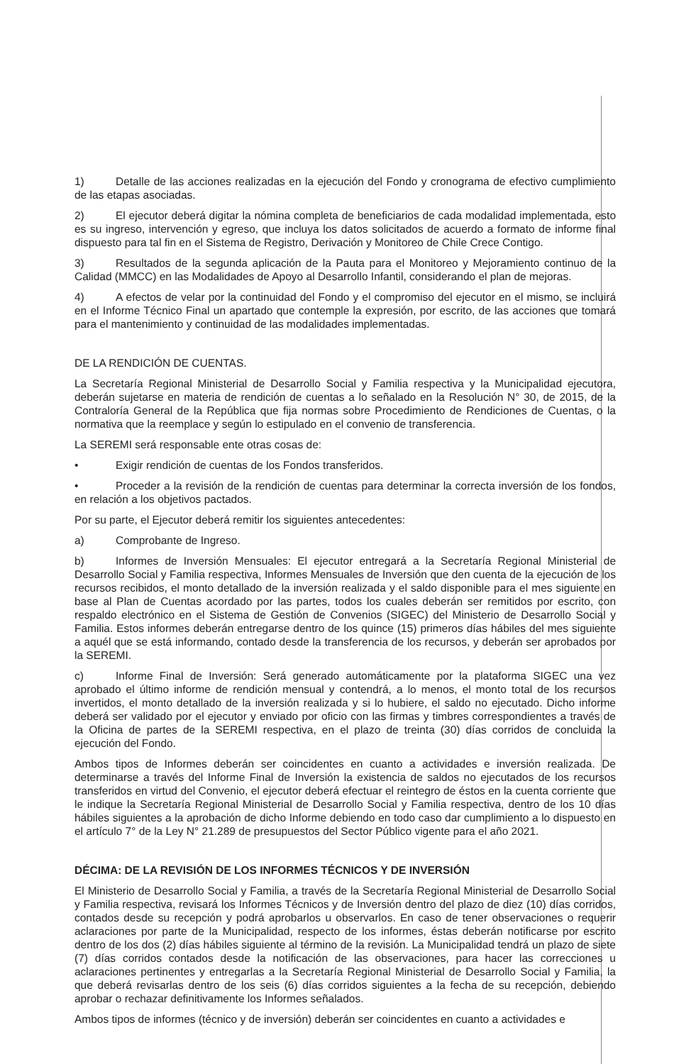1) Detalle de las acciones realizadas en la ejecución del Fondo y cronograma de efectivo cumplimiento de las etapas asociadas.
2) El ejecutor deberá digitar la nómina completa de beneficiarios de cada modalidad implementada, esto es su ingreso, intervención y egreso, que incluya los datos solicitados de acuerdo a formato de informe final dispuesto para tal fin en el Sistema de Registro, Derivación y Monitoreo de Chile Crece Contigo.
3) Resultados de la segunda aplicación de la Pauta para el Monitoreo y Mejoramiento continuo de la Calidad (MMCC) en las Modalidades de Apoyo al Desarrollo Infantil, considerando el plan de mejoras.
4) A efectos de velar por la continuidad del Fondo y el compromiso del ejecutor en el mismo, se incluirá en el Informe Técnico Final un apartado que contemple la expresión, por escrito, de las acciones que tomará para el mantenimiento y continuidad de las modalidades implementadas.
DE LA RENDICIÓN DE CUENTAS.
La Secretaría Regional Ministerial de Desarrollo Social y Familia respectiva y la Municipalidad ejecutora, deberán sujetarse en materia de rendición de cuentas a lo señalado en la Resolución N° 30, de 2015, de la Contraloría General de la República que fija normas sobre Procedimiento de Rendiciones de Cuentas, o la normativa que la reemplace y según lo estipulado en el convenio de transferencia.
La SEREMI será responsable ente otras cosas de:
• Exigir rendición de cuentas de los Fondos transferidos.
• Proceder a la revisión de la rendición de cuentas para determinar la correcta inversión de los fondos, en relación a los objetivos pactados.
Por su parte, el Ejecutor deberá remitir los siguientes antecedentes:
a) Comprobante de Ingreso.
b) Informes de Inversión Mensuales: El ejecutor entregará a la Secretaría Regional Ministerial de Desarrollo Social y Familia respectiva, Informes Mensuales de Inversión que den cuenta de la ejecución de los recursos recibidos, el monto detallado de la inversión realizada y el saldo disponible para el mes siguiente en base al Plan de Cuentas acordado por las partes, todos los cuales deberán ser remitidos por escrito, con respaldo electrónico en el Sistema de Gestión de Convenios (SIGEC) del Ministerio de Desarrollo Social y Familia. Estos informes deberán entregarse dentro de los quince (15) primeros días hábiles del mes siguiente a aquél que se está informando, contado desde la transferencia de los recursos, y deberán ser aprobados por la SEREMI.
c) Informe Final de Inversión: Será generado automáticamente por la plataforma SIGEC una vez aprobado el último informe de rendición mensual y contendrá, a lo menos, el monto total de los recursos invertidos, el monto detallado de la inversión realizada y si lo hubiere, el saldo no ejecutado. Dicho informe deberá ser validado por el ejecutor y enviado por oficio con las firmas y timbres correspondientes a través de la Oficina de partes de la SEREMI respectiva, en el plazo de treinta (30) días corridos de concluida la ejecución del Fondo.
Ambos tipos de Informes deberán ser coincidentes en cuanto a actividades e inversión realizada. De determinarse a través del Informe Final de Inversión la existencia de saldos no ejecutados de los recursos transferidos en virtud del Convenio, el ejecutor deberá efectuar el reintegro de éstos en la cuenta corriente que le indique la Secretaría Regional Ministerial de Desarrollo Social y Familia respectiva, dentro de los 10 días hábiles siguientes a la aprobación de dicho Informe debiendo en todo caso dar cumplimiento a lo dispuesto en el artículo 7° de la Ley N° 21.289 de presupuestos del Sector Público vigente para el año 2021.
DÉCIMA: DE LA REVISIÓN DE LOS INFORMES TÉCNICOS Y DE INVERSIÓN
El Ministerio de Desarrollo Social y Familia, a través de la Secretaría Regional Ministerial de Desarrollo Social y Familia respectiva, revisará los Informes Técnicos y de Inversión dentro del plazo de diez (10) días corridos, contados desde su recepción y podrá aprobarlos u observarlos. En caso de tener observaciones o requerir aclaraciones por parte de la Municipalidad, respecto de los informes, éstas deberán notificarse por escrito dentro de los dos (2) días hábiles siguiente al término de la revisión. La Municipalidad tendrá un plazo de siete (7) días corridos contados desde la notificación de las observaciones, para hacer las correcciones u aclaraciones pertinentes y entregarlas a la Secretaría Regional Ministerial de Desarrollo Social y Familia, la que deberá revisarlas dentro de los seis (6) días corridos siguientes a la fecha de su recepción, debiendo aprobar o rechazar definitivamente los Informes señalados.
Ambos tipos de informes (técnico y de inversión) deberán ser coincidentes en cuanto a actividades e